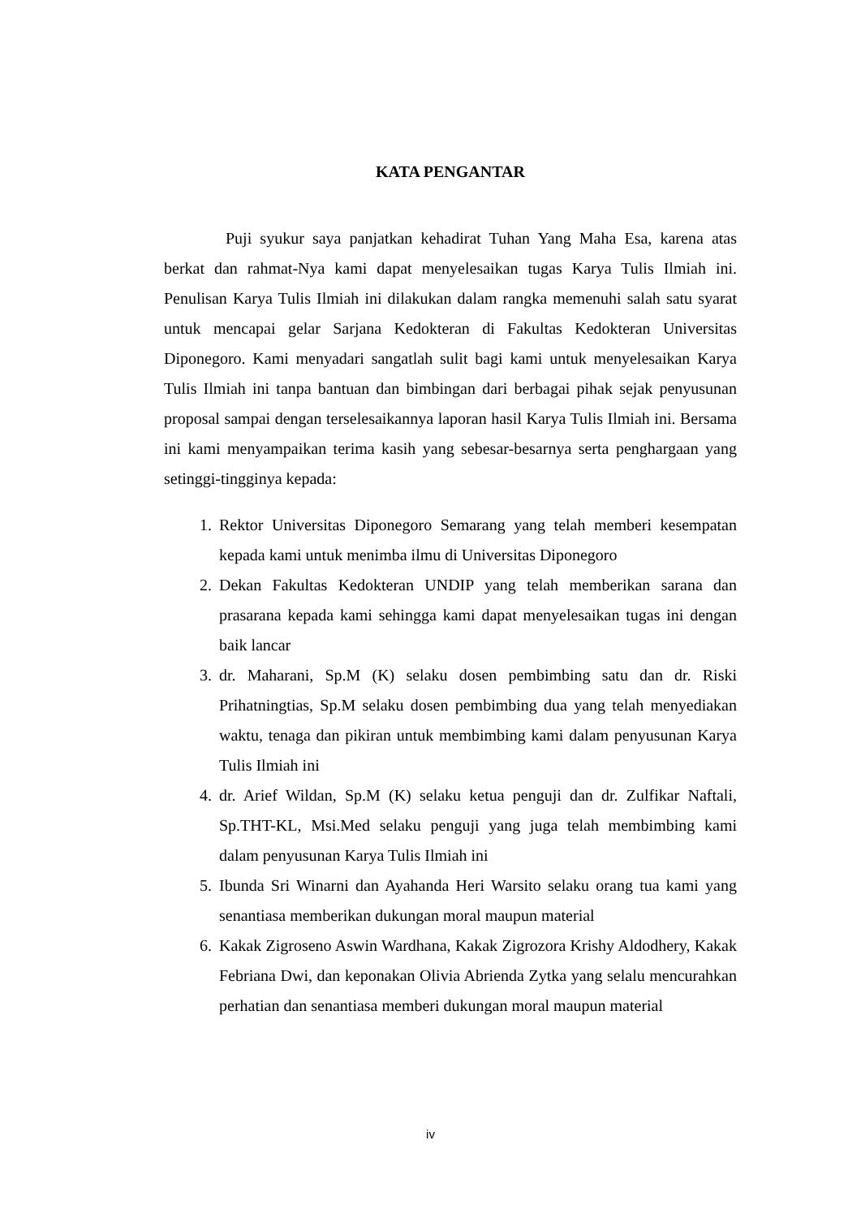KATA PENGANTAR
Puji syukur saya panjatkan kehadirat Tuhan Yang Maha Esa, karena atas berkat dan rahmat-Nya kami dapat menyelesaikan tugas Karya Tulis Ilmiah ini. Penulisan Karya Tulis Ilmiah ini dilakukan dalam rangka memenuhi salah satu syarat untuk mencapai gelar Sarjana Kedokteran di Fakultas Kedokteran Universitas Diponegoro. Kami menyadari sangatlah sulit bagi kami untuk menyelesaikan Karya Tulis Ilmiah ini tanpa bantuan dan bimbingan dari berbagai pihak sejak penyusunan proposal sampai dengan terselesaikannya laporan hasil Karya Tulis Ilmiah ini. Bersama ini kami menyampaikan terima kasih yang sebesar-besarnya serta penghargaan yang setinggi-tingginya kepada:
1. Rektor Universitas Diponegoro Semarang yang telah memberi kesempatan kepada kami untuk menimba ilmu di Universitas Diponegoro
2. Dekan Fakultas Kedokteran UNDIP yang telah memberikan sarana dan prasarana kepada kami sehingga kami dapat menyelesaikan tugas ini dengan baik lancar
3. dr. Maharani, Sp.M (K) selaku dosen pembimbing satu dan dr. Riski Prihatningtias, Sp.M selaku dosen pembimbing dua yang telah menyediakan waktu, tenaga dan pikiran untuk membimbing kami dalam penyusunan Karya Tulis Ilmiah ini
4. dr. Arief Wildan, Sp.M (K) selaku ketua penguji dan dr. Zulfikar Naftali, Sp.THT-KL, Msi.Med selaku penguji yang juga telah membimbing kami dalam penyusunan Karya Tulis Ilmiah ini
5. Ibunda Sri Winarni dan Ayahanda Heri Warsito selaku orang tua kami yang senantiasa memberikan dukungan moral maupun material
6. Kakak Zigroseno Aswin Wardhana, Kakak Zigrozora Krishy Aldodhery, Kakak Febriana Dwi, dan keponakan Olivia Abrienda Zytka yang selalu mencurahkan perhatian dan senantiasa memberi dukungan moral maupun material
iv